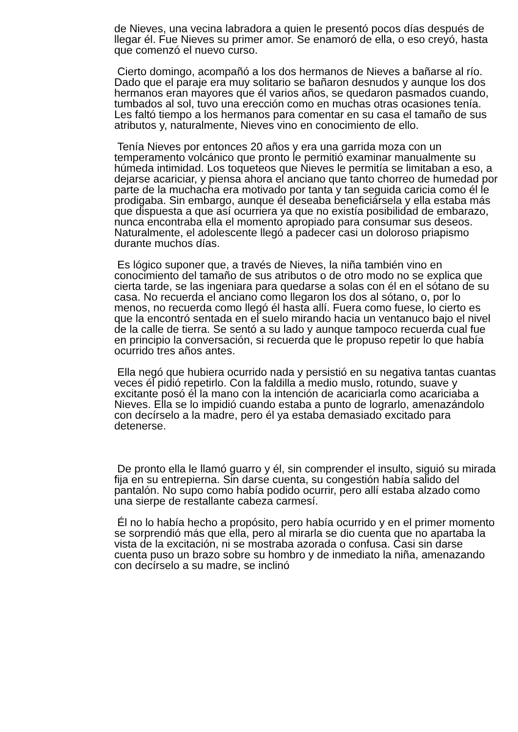de Nieves, una vecina labradora a quien le presentó pocos días después de llegar él. Fue Nieves su primer amor. Se enamoró de ella, o eso creyó, hasta que comenzó el nuevo curso.
Cierto domingo, acompañó a los dos hermanos de Nieves a bañarse al río. Dado que el paraje era muy solitario se bañaron desnudos y aunque los dos hermanos eran mayores que él varios años, se quedaron pasmados cuando, tumbados al sol, tuvo una erección como en muchas otras ocasiones tenía. Les faltó tiempo a los hermanos para comentar en su casa el tamaño de sus atributos y, naturalmente, Nieves vino en conocimiento de ello.
Tenía Nieves por entonces 20 años y era una garrida moza con un temperamento volcánico que pronto le permitió examinar manualmente su húmeda intimidad. Los toqueteos que Nieves le permitía se limitaban a eso, a dejarse acariciar, y piensa ahora el anciano que tanto chorreo de humedad por parte de la muchacha era motivado por tanta y tan seguida caricia como él le prodigaba. Sin embargo, aunque él deseaba beneficiársela y ella estaba más que dispuesta a que así ocurriera ya que no existía posibilidad de embarazo, nunca encontraba ella el momento apropiado para consumar sus deseos. Naturalmente, el adolescente llegó a padecer casi un doloroso priapismo durante muchos días.
Es lógico suponer que, a través de Nieves, la niña también vino en conocimiento del tamaño de sus atributos o de otro modo no se explica que cierta tarde, se las ingeniara para quedarse a solas con él en el sótano de su casa. No recuerda el anciano como llegaron los dos al sótano, o, por lo menos, no recuerda como llegó él hasta allí. Fuera como fuese, lo cierto es que la encontró sentada en el suelo mirando hacia un ventanuco bajo el nivel de la calle de tierra. Se sentó a su lado y aunque tampoco recuerda cual fue en principio la conversación, si recuerda que le propuso repetir lo que había ocurrido tres años antes.
Ella negó que hubiera ocurrido nada y persistió en su negativa tantas cuantas veces él pidió repetirlo. Con la faldilla a medio muslo, rotundo, suave y excitante posó él la mano con la intención de acariciarla como acariciaba a Nieves. Ella se lo impidió cuando estaba a punto de lograrlo, amenazándolo con decírselo a la madre, pero él ya estaba demasiado excitado para detenerse.
De pronto ella le llamó guarro y él, sin comprender el insulto, siguió su mirada fija en su entrepierna. Sin darse cuenta, su congestión había salido del pantalón. No supo como había podido ocurrir, pero allí estaba alzado como una sierpe de restallante cabeza carmesí.
Él no lo había hecho a propósito, pero había ocurrido y en el primer momento se sorprendió más que ella, pero al mirarla se dio cuenta que no apartaba la vista de la excitación, ni se mostraba azorada o confusa. Casi sin darse cuenta puso un brazo sobre su hombro y de inmediato la niña, amenazando con decírselo a su madre, se inclinó